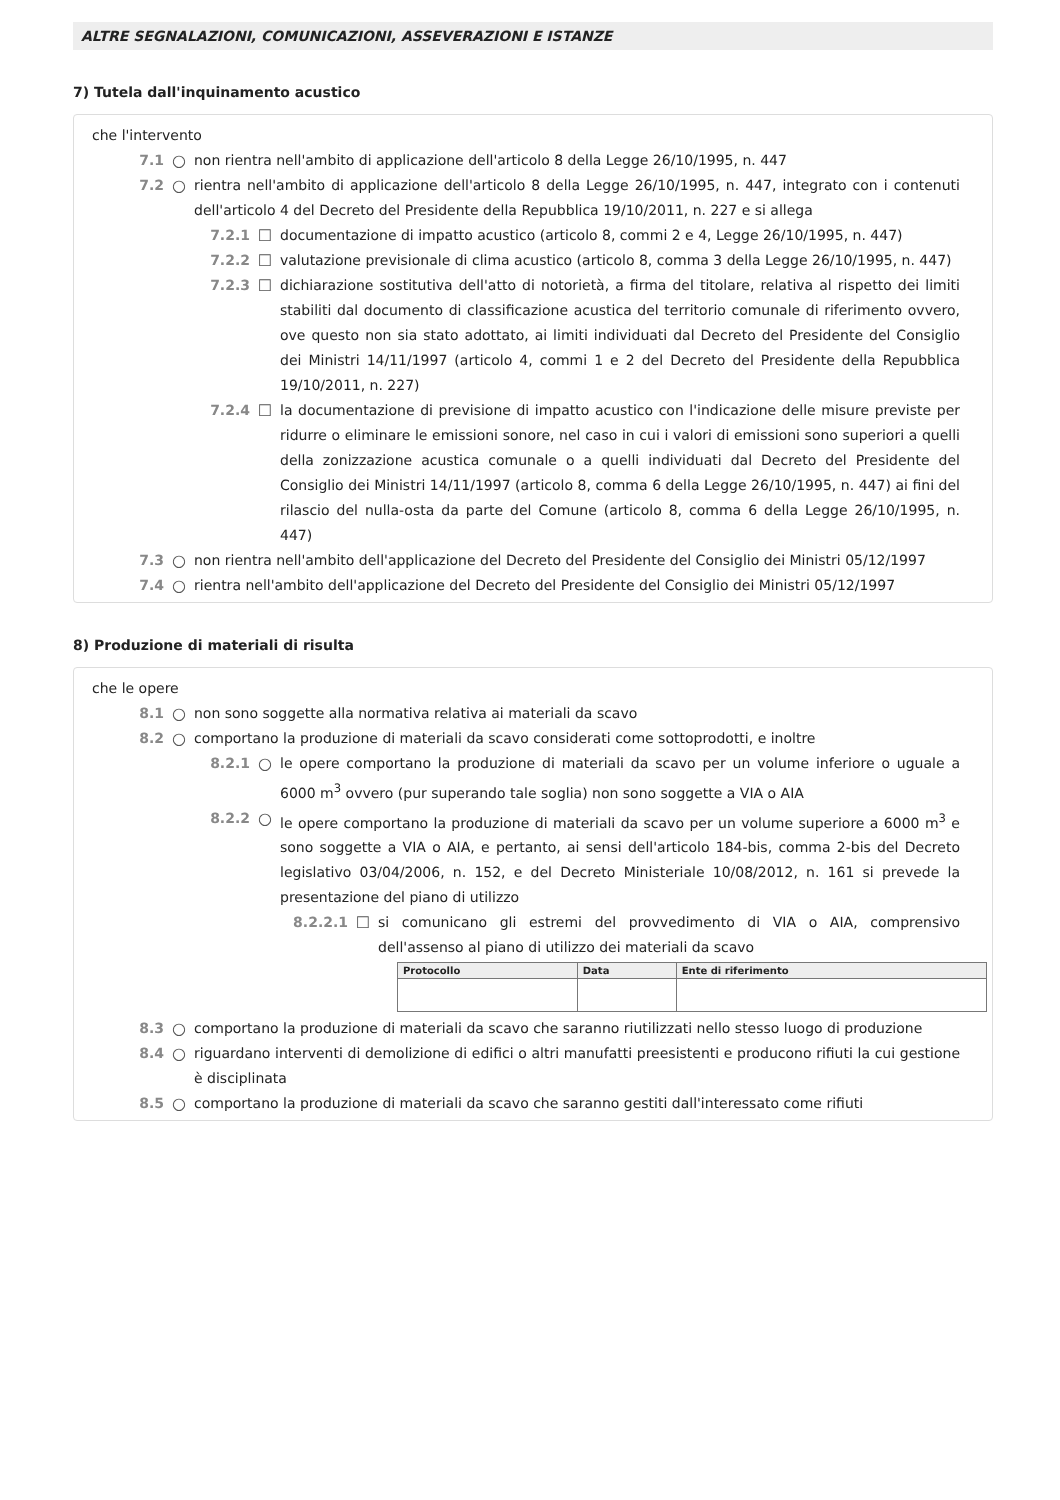ALTRE SEGNALAZIONI, COMUNICAZIONI, ASSEVERAZIONI E ISTANZE
7) Tutela dall'inquinamento acustico
che l'intervento
7.1 ○ non rientra nell'ambito di applicazione dell'articolo 8 della Legge 26/10/1995, n. 447
7.2 ○ rientra nell'ambito di applicazione dell'articolo 8 della Legge 26/10/1995, n. 447, integrato con i contenuti dell'articolo 4 del Decreto del Presidente della Repubblica 19/10/2011, n. 227 e si allega
7.2.1 ☐ documentazione di impatto acustico (articolo 8, commi 2 e 4, Legge 26/10/1995, n. 447)
7.2.2 ☐ valutazione previsionale di clima acustico (articolo 8, comma 3 della Legge 26/10/1995, n. 447)
7.2.3 ☐ dichiarazione sostitutiva dell'atto di notorietà, a firma del titolare, relativa al rispetto dei limiti stabiliti dal documento di classificazione acustica del territorio comunale di riferimento ovvero, ove questo non sia stato adottato, ai limiti individuati dal Decreto del Presidente del Consiglio dei Ministri 14/11/1997 (articolo 4, commi 1 e 2 del Decreto del Presidente della Repubblica 19/10/2011, n. 227)
7.2.4 ☐ la documentazione di previsione di impatto acustico con l'indicazione delle misure previste per ridurre o eliminare le emissioni sonore, nel caso in cui i valori di emissioni sono superiori a quelli della zonizzazione acustica comunale o a quelli individuati dal Decreto del Presidente del Consiglio dei Ministri 14/11/1997 (articolo 8, comma 6 della Legge 26/10/1995, n. 447) ai fini del rilascio del nulla-osta da parte del Comune (articolo 8, comma 6 della Legge 26/10/1995, n. 447)
7.3 ○ non rientra nell'ambito dell'applicazione del Decreto del Presidente del Consiglio dei Ministri 05/12/1997
7.4 ○ rientra nell'ambito dell'applicazione del Decreto del Presidente del Consiglio dei Ministri 05/12/1997
8) Produzione di materiali di risulta
che le opere
8.1 ○ non sono soggette alla normativa relativa ai materiali da scavo
8.2 ○ comportano la produzione di materiali da scavo considerati come sottoprodotti, e inoltre
8.2.1 ○ le opere comportano la produzione di materiali da scavo per un volume inferiore o uguale a 6000 m<sup>3</sup> ovvero (pur superando tale soglia) non sono soggette a VIA o AIA
8.2.2 ○ le opere comportano la produzione di materiali da scavo per un volume superiore a 6000 m<sup>3</sup> e sono soggette a VIA o AIA, e pertanto, ai sensi dell'articolo 184-bis, comma 2-bis del Decreto legislativo 03/04/2006, n. 152, e del Decreto Ministeriale 10/08/2012, n. 161 si prevede la presentazione del piano di utilizzo
8.2.2.1 ☐ si comunicano gli estremi del provvedimento di VIA o AIA, comprensivo dell'assenso al piano di utilizzo dei materiali da scavo
| Protocollo | Data | Ente di riferimento |
| --- | --- | --- |
8.3 ○ comportano la produzione di materiali da scavo che saranno riutilizzati nello stesso luogo di produzione
8.4 ○ riguardano interventi di demolizione di edifici o altri manufatti preesistenti e producono rifiuti la cui gestione è disciplinata
8.5 ○ comportano la produzione di materiali da scavo che saranno gestiti dall'interessato come rifiuti